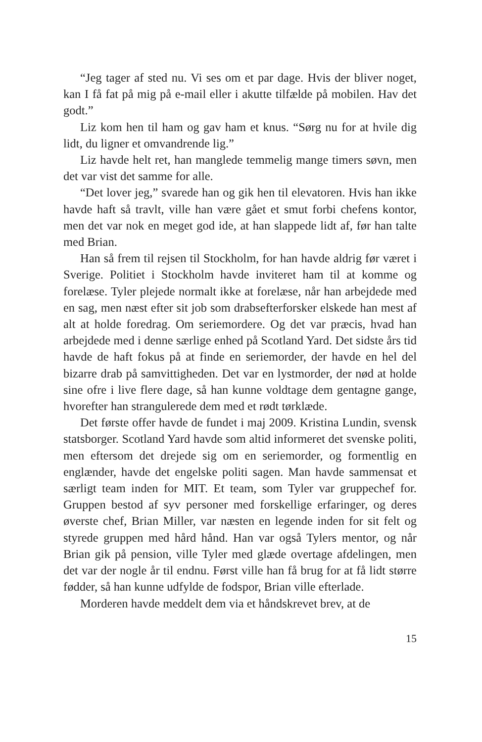“Jeg tager af sted nu. Vi ses om et par dage. Hvis der bliver noget, kan I få fat på mig på e-mail eller i akutte tilfælde på mobilen. Hav det godt.”
Liz kom hen til ham og gav ham et knus. “Sørg nu for at hvile dig lidt, du ligner et omvandrende lig.”
Liz havde helt ret, han manglede temmelig mange timers søvn, men det var vist det samme for alle.
“Det lover jeg,” svarede han og gik hen til elevatoren. Hvis han ikke havde haft så travlt, ville han være gået et smut forbi chefens kontor, men det var nok en meget god ide, at han slappede lidt af, før han talte med Brian.
Han så frem til rejsen til Stockholm, for han havde aldrig før været i Sverige. Politiet i Stockholm havde inviteret ham til at komme og forelæse. Tyler plejede normalt ikke at forelæse, når han arbejdede med en sag, men næst efter sit job som drabsefterforsker elskede han mest af alt at holde foredrag. Om seriemordere. Og det var præcis, hvad han arbejdede med i denne særlige enhed på Scotland Yard. Det sidste års tid havde de haft fokus på at finde en seriemorder, der havde en hel del bizarre drab på samvittigheden. Det var en lystmorder, der nød at holde sine ofre i live flere dage, så han kunne voldtage dem gentagne gange, hvorefter han strangulerede dem med et rødt tørklæde.
Det første offer havde de fundet i maj 2009. Kristina Lundin, svensk statsborger. Scotland Yard havde som altid informeret det svenske politi, men eftersom det drejede sig om en seriemorder, og formentlig en englænder, havde det engelske politi sagen. Man havde sammensat et særligt team inden for MIT. Et team, som Tyler var gruppechef for. Gruppen bestod af syv personer med forskellige erfaringer, og deres øverste chef, Brian Miller, var næsten en legende inden for sit felt og styrede gruppen med hård hånd. Han var også Tylers mentor, og når Brian gik på pension, ville Tyler med glæde overtage afdelingen, men det var der nogle år til endnu. Først ville han få brug for at få lidt større fødder, så han kunne udfylde de fodspor, Brian ville efterlade.
Morderen havde meddelt dem via et håndskrevet brev, at de
15